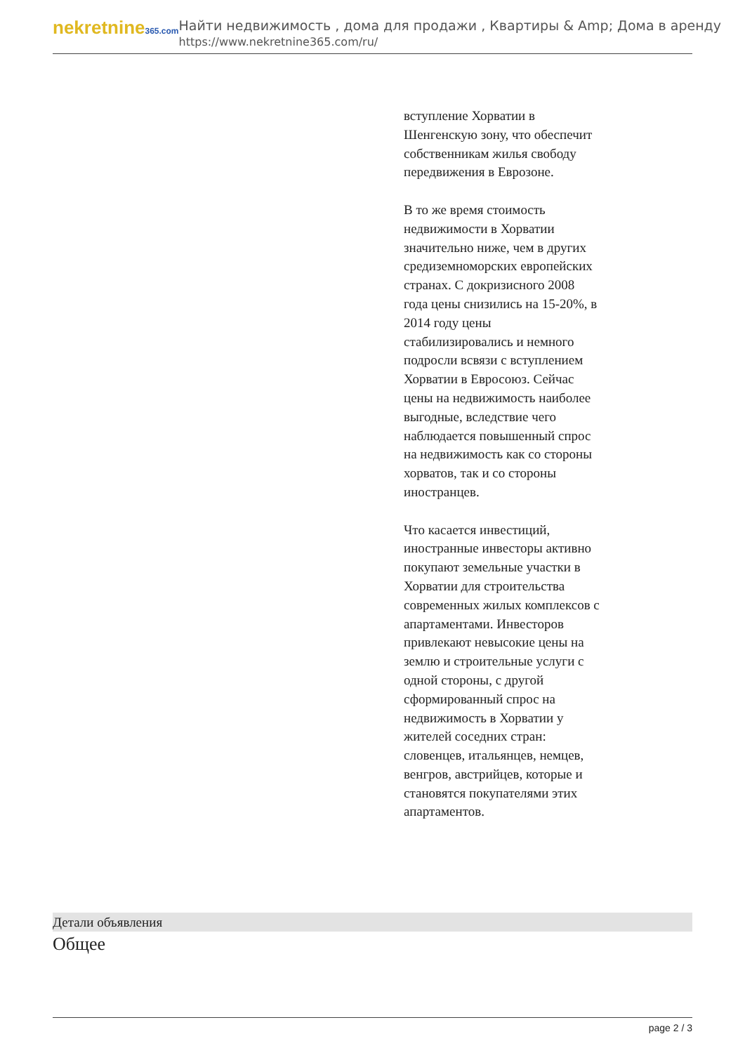nekretnine365.com
Найти недвижимость , дома для продажи , Квартиры & Amp; Дома в аренду
https://www.nekretnine365.com/ru/
вступление Хорватии в Шенгенскую зону, что обеспечит собственникам жилья свободу передвижения в Еврозоне.
В то же время стоимость недвижимости в Хорватии значительно ниже, чем в других средиземноморских европейских странах. С докризисного 2008 года цены снизились на 15-20%, в 2014 году цены стабилизировались и немного подросли всвязи с вступлением Хорватии в Евросоюз. Сейчас цены на недвижимость наиболее выгодные, вследствие чего наблюдается повышенный спрос на недвижимость как со стороны хорватов, так и со стороны иностранцев.
Что касается инвестиций, иностранные инвесторы активно покупают земельные участки в Хорватии для строительства современных жилых комплексов с апартаментами. Инвесторов привлекают невысокие цены на землю и строительные услуги с одной стороны, с другой сформированный спрос на недвижимость в Хорватии у жителей соседних стран: словенцев, итальянцев, немцев, венгров, австрийцев, которые и становятся покупателями этих апартаментов.
Детали объявления
Общее
page 2 / 3